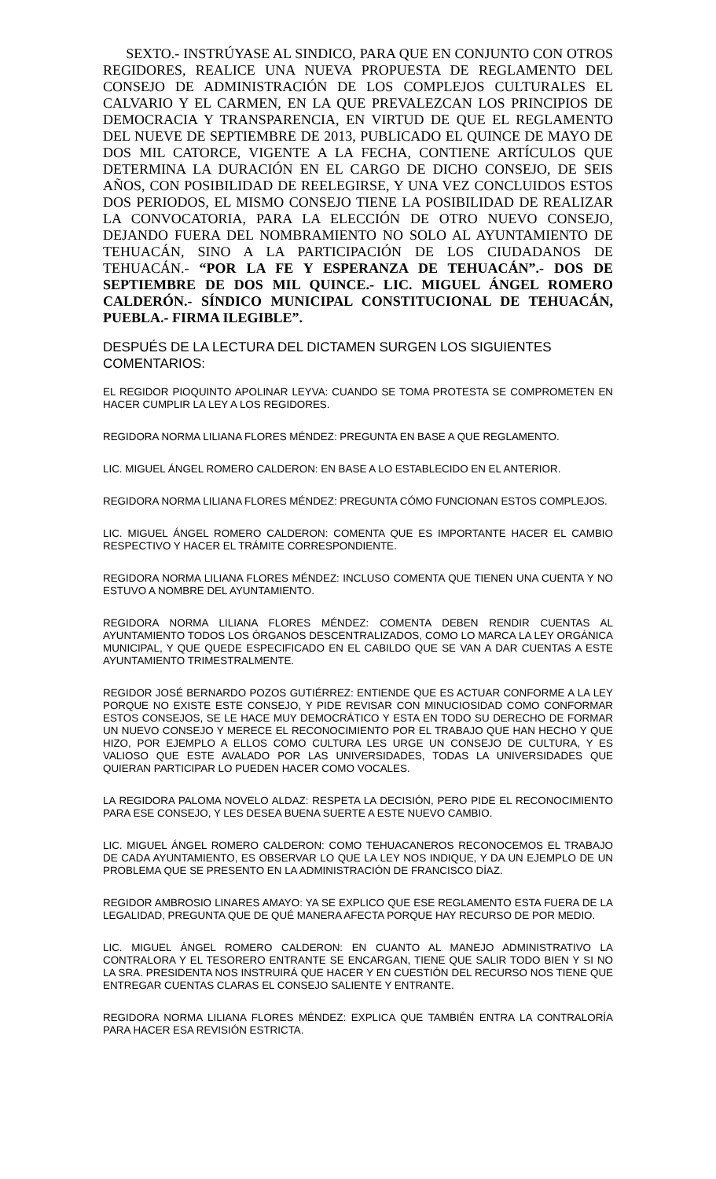SEXTO.- INSTRÚYASE AL SINDICO, PARA QUE EN CONJUNTO CON OTROS REGIDORES, REALICE UNA NUEVA PROPUESTA DE REGLAMENTO DEL CONSEJO DE ADMINISTRACIÓN DE LOS COMPLEJOS CULTURALES EL CALVARIO Y EL CARMEN, EN LA QUE PREVALEZCAN LOS PRINCIPIOS DE DEMOCRACIA Y TRANSPARENCIA, EN VIRTUD DE QUE EL REGLAMENTO DEL NUEVE DE SEPTIEMBRE DE 2013, PUBLICADO EL QUINCE DE MAYO DE DOS MIL CATORCE, VIGENTE A LA FECHA, CONTIENE ARTÍCULOS QUE DETERMINA LA DURACIÓN EN EL CARGO DE DICHO CONSEJO, DE SEIS AÑOS, CON POSIBILIDAD DE REELEGIRSE, Y UNA VEZ CONCLUIDOS ESTOS DOS PERIODOS, EL MISMO CONSEJO TIENE LA POSIBILIDAD DE REALIZAR LA CONVOCATORIA, PARA LA ELECCIÓN DE OTRO NUEVO CONSEJO, DEJANDO FUERA DEL NOMBRAMIENTO NO SOLO AL AYUNTAMIENTO DE TEHUACÁN, SINO A LA PARTICIPACIÓN DE LOS CIUDADANOS DE TEHUACÁN.- “POR LA FE Y ESPERANZA DE TEHUACÁN”.- DOS DE SEPTIEMBRE DE DOS MIL QUINCE.- LIC. MIGUEL ÁNGEL ROMERO CALDERÓN.- SÍNDICO MUNICIPAL CONSTITUCIONAL DE TEHUACÁN, PUEBLA.- FIRMA ILEGIBLE”.
DESPUÉS DE LA LECTURA DEL DICTAMEN SURGEN LOS SIGUIENTES COMENTARIOS:
EL REGIDOR PIOQUINTO APOLINAR LEYVA: CUANDO SE TOMA PROTESTA SE COMPROMETEN EN HACER CUMPLIR LA LEY A LOS REGIDORES.
REGIDORA NORMA LILIANA FLORES MÉNDEZ: PREGUNTA EN BASE A QUE REGLAMENTO.
LIC. MIGUEL ÁNGEL ROMERO CALDERON: EN BASE A LO ESTABLECIDO EN EL ANTERIOR.
REGIDORA NORMA LILIANA FLORES MÉNDEZ: PREGUNTA CÓMO FUNCIONAN ESTOS COMPLEJOS.
LIC. MIGUEL ÁNGEL ROMERO CALDERON: COMENTA QUE ES IMPORTANTE HACER EL CAMBIO RESPECTIVO Y HACER EL TRÁMITE CORRESPONDIENTE.
REGIDORA NORMA LILIANA FLORES MÉNDEZ: INCLUSO COMENTA QUE TIENEN UNA CUENTA Y NO ESTUVO A NOMBRE DEL AYUNTAMIENTO.
REGIDORA NORMA LILIANA FLORES MÉNDEZ: COMENTA DEBEN RENDIR CUENTAS AL AYUNTAMIENTO TODOS LOS ÓRGANOS DESCENTRALIZADOS, COMO LO MARCA LA LEY ORGÁNICA MUNICIPAL, Y QUE QUEDE ESPECIFICADO EN EL CABILDO QUE SE VAN A DAR CUENTAS A ESTE AYUNTAMIENTO TRIMESTRALMENTE.
REGIDOR JOSÉ BERNARDO POZOS GUTIÉRREZ: ENTIENDE QUE ES ACTUAR CONFORME A LA LEY PORQUE NO EXISTE ESTE CONSEJO, Y PIDE REVISAR CON MINUCIOSIDAD COMO CONFORMAR ESTOS CONSEJOS, SE LE HACE MUY DEMOCRÁTICO Y ESTA EN TODO SU DERECHO DE FORMAR UN NUEVO CONSEJO Y MERECE EL RECONOCIMIENTO POR EL TRABAJO QUE HAN HECHO Y QUE HIZO, POR EJEMPLO A ELLOS COMO CULTURA LES URGE UN CONSEJO DE CULTURA, Y ES VALIOSO QUE ESTE AVALADO POR LAS UNIVERSIDADES, TODAS LA UNIVERSIDADES QUE QUIERAN PARTICIPAR LO PUEDEN HACER COMO VOCALES.
LA REGIDORA PALOMA NOVELO ALDAZ: RESPETA LA DECISIÓN, PERO PIDE EL RECONOCIMIENTO PARA ESE CONSEJO, Y LES DESEA BUENA SUERTE A ESTE NUEVO CAMBIO.
LIC. MIGUEL ÁNGEL ROMERO CALDERON: COMO TEHUACANEROS RECONOCEMOS EL TRABAJO DE CADA AYUNTAMIENTO, ES OBSERVAR LO QUE LA LEY NOS INDIQUE, Y DA UN EJEMPLO DE UN PROBLEMA QUE SE PRESENTO EN LA ADMINISTRACIÓN DE FRANCISCO DÍAZ.
REGIDOR AMBROSIO LINARES AMAYO: YA SE EXPLICO QUE ESE REGLAMENTO ESTA FUERA DE LA LEGALIDAD, PREGUNTA QUE DE QUÉ MANERA AFECTA PORQUE HAY RECURSO DE POR MEDIO.
LIC. MIGUEL ÁNGEL ROMERO CALDERON: EN CUANTO AL MANEJO ADMINISTRATIVO LA CONTRALORA Y EL TESORERO ENTRANTE SE ENCARGAN, TIENE QUE SALIR TODO BIEN Y SI NO LA SRA. PRESIDENTA NOS INSTRUIRÁ QUE HACER Y EN CUESTIÓN DEL RECURSO NOS TIENE QUE ENTREGAR CUENTAS CLARAS EL CONSEJO SALIENTE Y ENTRANTE.
REGIDORA NORMA LILIANA FLORES MÉNDEZ: EXPLICA QUE TAMBIÉN ENTRA LA CONTRALORÍA PARA HACER ESA REVISIÓN ESTRICTA.